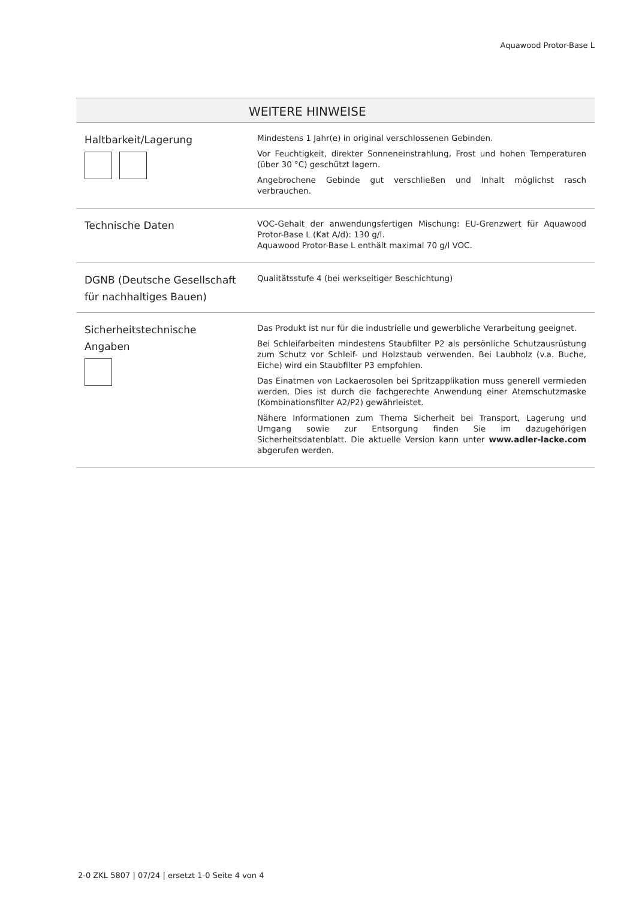Aquawood Protor-Base L
| | WEITERE HINWEISE |
| --- | --- |
| Haltbarkeit/Lagerung | Mindestens 1 Jahr(e) in original verschlossenen Gebinden. Vor Feuchtigkeit, direkter Sonneneinstrahlung, Frost und hohen Temperaturen (über 30 °C) geschützt lagern. Angebrochene Gebinde gut verschließen und Inhalt möglichst rasch verbrauchen. |
| Technische Daten | VOC-Gehalt der anwendungsfertigen Mischung: EU-Grenzwert für Aquawood Protor-Base L (Kat A/d): 130 g/l. Aquawood Protor-Base L enthält maximal 70 g/l VOC. |
| DGNB (Deutsche Gesellschaft für nachhaltiges Bauen) | Qualitätsstufe 4 (bei werkseitiger Beschichtung) |
| Sicherheitstechnische Angaben | Das Produkt ist nur für die industrielle und gewerbliche Verarbeitung geeignet. Bei Schleifarbeiten mindestens Staubfilter P2 als persönliche Schutzausrüstung zum Schutz vor Schleif- und Holzstaub verwenden. Bei Laubholz (v.a. Buche, Eiche) wird ein Staubfilter P3 empfohlen. Das Einatmen von Lackaerosolen bei Spritzapplikation muss generell vermieden werden. Dies ist durch die fachgerechte Anwendung einer Atemschutzmaske (Kombinationsfilter A2/P2) gewährleistet. Nähere Informationen zum Thema Sicherheit bei Transport, Lagerung und Umgang sowie zur Entsorgung finden Sie im dazugehörigen Sicherheitsdatenblatt. Die aktuelle Version kann unter www.adler-lacke.com abgerufen werden. |
2-0 ZKL 5807 | 07/24 | ersetzt 1-0 Seite 4 von 4